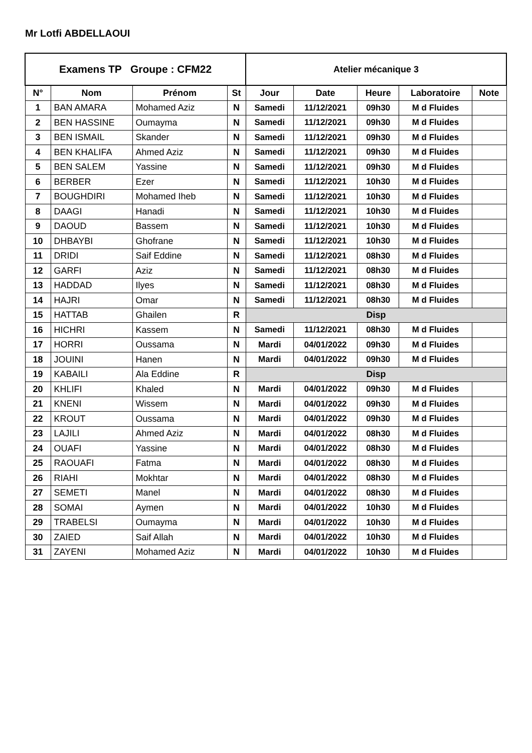Mr Lotfi ABDELLAOUI
| Examens TP Groupe : CFM22 | | | | Atelier mécanique 3 | | | | |
| --- | --- | --- | --- | --- | --- | --- | --- | --- |
| N° | Nom | Prénom | St | Jour | Date | Heure | Laboratoire | Note |
| 1 | BAN AMARA | Mohamed Aziz | N | Samedi | 11/12/2021 | 09h30 | M d Fluides | |
| 2 | BEN HASSINE | Oumayma | N | Samedi | 11/12/2021 | 09h30 | M d Fluides | |
| 3 | BEN ISMAIL | Skander | N | Samedi | 11/12/2021 | 09h30 | M d Fluides | |
| 4 | BEN KHALIFA | Ahmed Aziz | N | Samedi | 11/12/2021 | 09h30 | M d Fluides | |
| 5 | BEN SALEM | Yassine | N | Samedi | 11/12/2021 | 09h30 | M d Fluides | |
| 6 | BERBER | Ezer | N | Samedi | 11/12/2021 | 10h30 | M d Fluides | |
| 7 | BOUGHDIRI | Mohamed Iheb | N | Samedi | 11/12/2021 | 10h30 | M d Fluides | |
| 8 | DAAGI | Hanadi | N | Samedi | 11/12/2021 | 10h30 | M d Fluides | |
| 9 | DAOUD | Bassem | N | Samedi | 11/12/2021 | 10h30 | M d Fluides | |
| 10 | DHBAYBI | Ghofrane | N | Samedi | 11/12/2021 | 10h30 | M d Fluides | |
| 11 | DRIDI | Saif Eddine | N | Samedi | 11/12/2021 | 08h30 | M d Fluides | |
| 12 | GARFI | Aziz | N | Samedi | 11/12/2021 | 08h30 | M d Fluides | |
| 13 | HADDAD | Ilyes | N | Samedi | 11/12/2021 | 08h30 | M d Fluides | |
| 14 | HAJRI | Omar | N | Samedi | 11/12/2021 | 08h30 | M d Fluides | |
| 15 | HATTAB | Ghailen | R | Disp | | | | |
| 16 | HICHRI | Kassem | N | Samedi | 11/12/2021 | 08h30 | M d Fluides | |
| 17 | HORRI | Oussama | N | Mardi | 04/01/2022 | 09h30 | M d Fluides | |
| 18 | JOUINI | Hanen | N | Mardi | 04/01/2022 | 09h30 | M d Fluides | |
| 19 | KABAILI | Ala Eddine | R | Disp | | | | |
| 20 | KHLIFI | Khaled | N | Mardi | 04/01/2022 | 09h30 | M d Fluides | |
| 21 | KNENI | Wissem | N | Mardi | 04/01/2022 | 09h30 | M d Fluides | |
| 22 | KROUT | Oussama | N | Mardi | 04/01/2022 | 09h30 | M d Fluides | |
| 23 | LAJILI | Ahmed Aziz | N | Mardi | 04/01/2022 | 08h30 | M d Fluides | |
| 24 | OUAFI | Yassine | N | Mardi | 04/01/2022 | 08h30 | M d Fluides | |
| 25 | RAOUAFI | Fatma | N | Mardi | 04/01/2022 | 08h30 | M d Fluides | |
| 26 | RIAHI | Mokhtar | N | Mardi | 04/01/2022 | 08h30 | M d Fluides | |
| 27 | SEMETI | Manel | N | Mardi | 04/01/2022 | 08h30 | M d Fluides | |
| 28 | SOMAI | Aymen | N | Mardi | 04/01/2022 | 10h30 | M d Fluides | |
| 29 | TRABELSI | Oumayma | N | Mardi | 04/01/2022 | 10h30 | M d Fluides | |
| 30 | ZAIED | Saif Allah | N | Mardi | 04/01/2022 | 10h30 | M d Fluides | |
| 31 | ZAYENI | Mohamed Aziz | N | Mardi | 04/01/2022 | 10h30 | M d Fluides | |